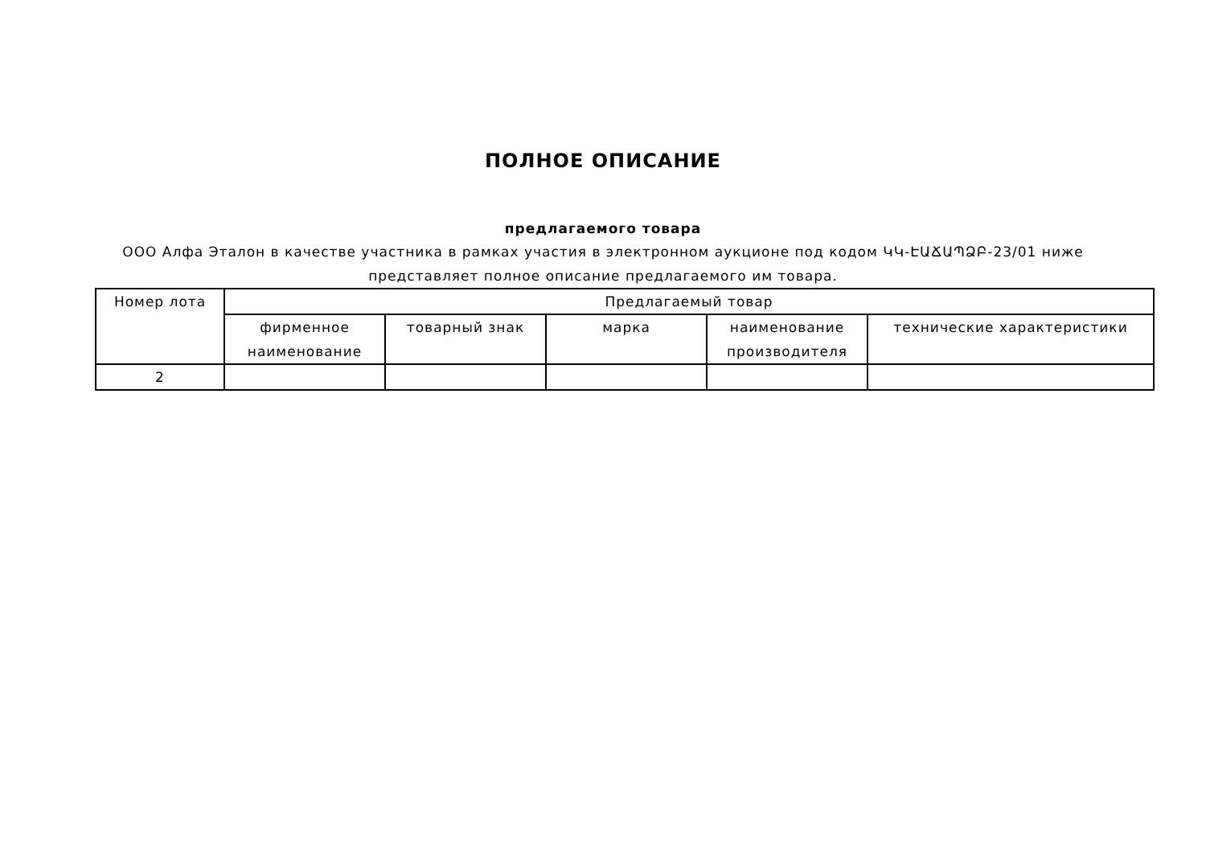ПОЛНОЕ ОПИСАНИЕ
предлагаемого товара
ООО Алфа Эталон в качестве участника в рамках участия в электронном аукционе под кодом ԿԿ-ԷԱՃԱՊՁԲ-23/01 ниже представляет полное описание предлагаемого им товара.
| Номер лота | Предлагаемый товар | | | | |
| --- | --- | --- | --- | --- | --- |
| | фирменное наименование | товарный знак | марка | наименование производителя | технические характеристики |
| 2 | | | | | |